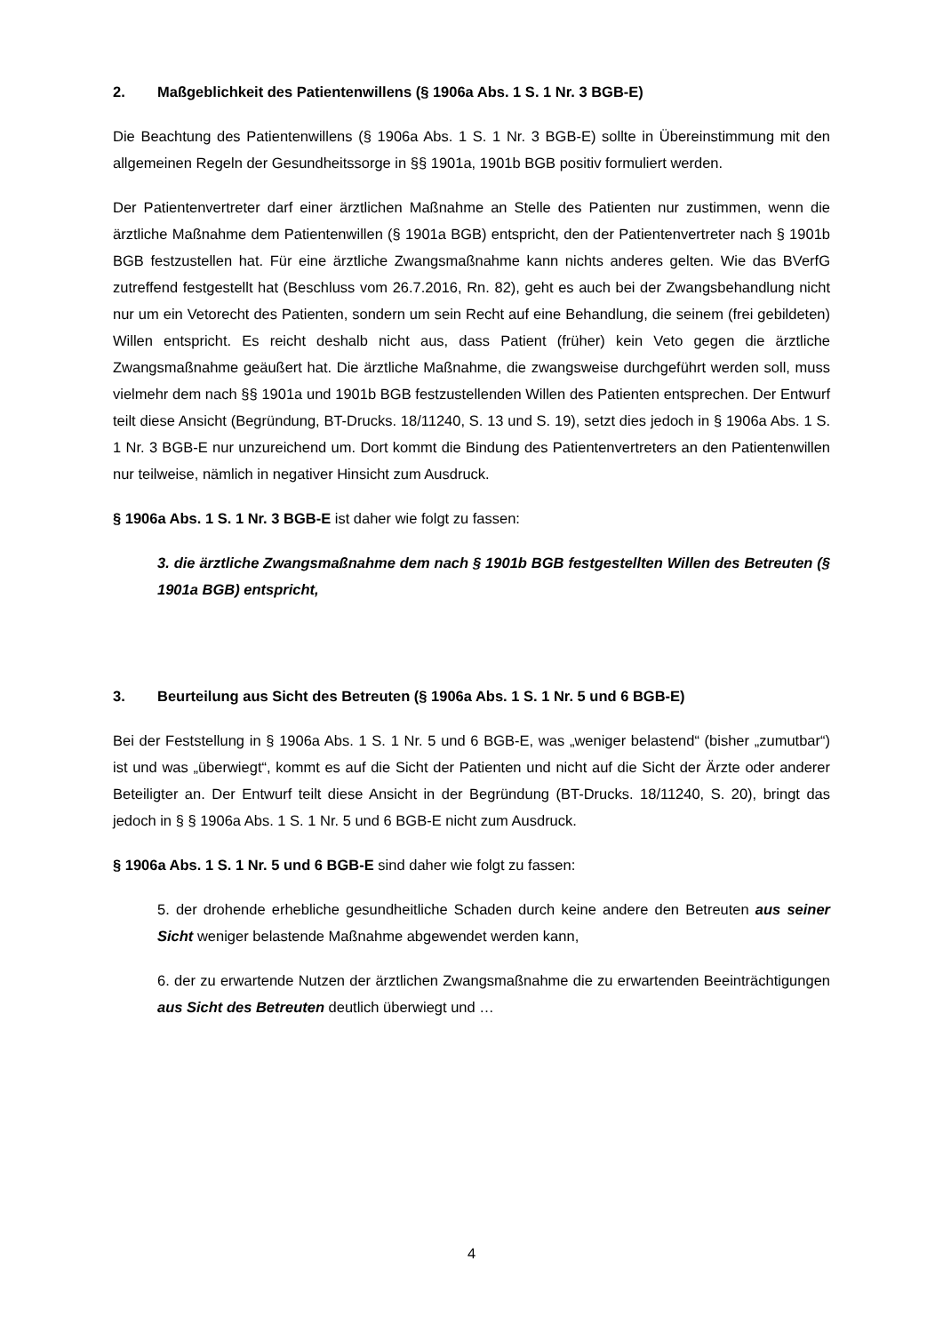2. Maßgeblichkeit des Patientenwillens (§ 1906a Abs. 1 S. 1 Nr. 3 BGB-E)
Die Beachtung des Patientenwillens (§ 1906a Abs. 1 S. 1 Nr. 3 BGB-E) sollte in Übereinstimmung mit den allgemeinen Regeln der Gesundheitssorge in §§ 1901a, 1901b BGB positiv formuliert werden.
Der Patientenvertreter darf einer ärztlichen Maßnahme an Stelle des Patienten nur zustimmen, wenn die ärztliche Maßnahme dem Patientenwillen (§ 1901a BGB) entspricht, den der Patientenvertreter nach § 1901b BGB festzustellen hat. Für eine ärztliche Zwangsmaßnahme kann nichts anderes gelten. Wie das BVerfG zutreffend festgestellt hat (Beschluss vom 26.7.2016, Rn. 82), geht es auch bei der Zwangsbehandlung nicht nur um ein Vetorecht des Patienten, sondern um sein Recht auf eine Behandlung, die seinem (frei gebildeten) Willen entspricht. Es reicht deshalb nicht aus, dass Patient (früher) kein Veto gegen die ärztliche Zwangsmaßnahme geäußert hat. Die ärztliche Maßnahme, die zwangsweise durchgeführt werden soll, muss vielmehr dem nach §§ 1901a und 1901b BGB festzustellenden Willen des Patienten entsprechen. Der Entwurf teilt diese Ansicht (Begründung, BT-Drucks. 18/11240, S. 13 und S. 19), setzt dies jedoch in § 1906a Abs. 1 S. 1 Nr. 3 BGB-E nur unzureichend um. Dort kommt die Bindung des Patientenvertreters an den Patientenwillen nur teilweise, nämlich in negativer Hinsicht zum Ausdruck.
§ 1906a Abs. 1 S. 1 Nr. 3 BGB-E ist daher wie folgt zu fassen:
3. die ärztliche Zwangsmaßnahme dem nach § 1901b BGB festgestellten Willen des Betreuten (§ 1901a BGB) entspricht,
3. Beurteilung aus Sicht des Betreuten (§ 1906a Abs. 1 S. 1 Nr. 5 und 6 BGB-E)
Bei der Feststellung in § 1906a Abs. 1 S. 1 Nr. 5 und 6 BGB-E, was „weniger belastend“ (bisher „zumutbar“) ist und was „überwiegt“, kommt es auf die Sicht der Patienten und nicht auf die Sicht der Ärzte oder anderer Beteiligter an. Der Entwurf teilt diese Ansicht in der Begründung (BT-Drucks. 18/11240, S. 20), bringt das jedoch in § § 1906a Abs. 1 S. 1 Nr. 5 und 6 BGB-E nicht zum Ausdruck.
§ 1906a Abs. 1 S. 1 Nr. 5 und 6 BGB-E sind daher wie folgt zu fassen:
5. der drohende erhebliche gesundheitliche Schaden durch keine andere den Betreuten aus seiner Sicht weniger belastende Maßnahme abgewendet werden kann,
6. der zu erwartende Nutzen der ärztlichen Zwangsmaßnahme die zu erwartenden Beeinträchtigungen aus Sicht des Betreuten deutlich überwiegt und …
4